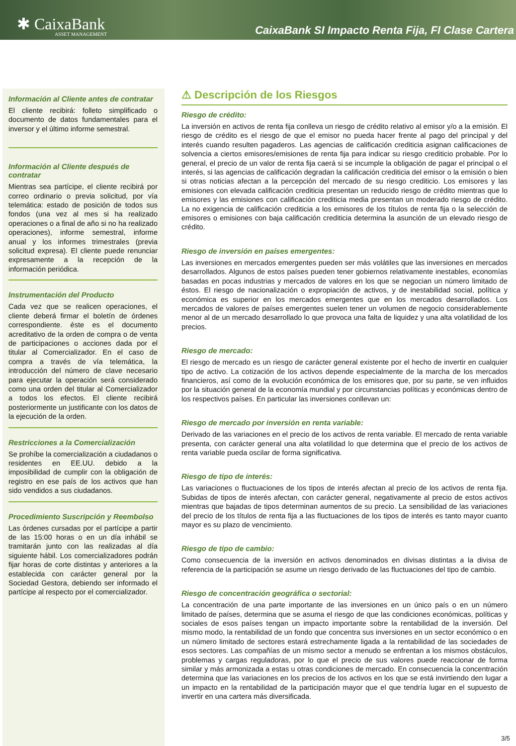✱ CaixaBank
ASSET MANAGEMENT
CaixaBank SI Impacto Renta Fija, FI Clase Cartera
Información al Cliente antes de contratar
El cliente recibirá: folleto simplificado o documento de datos fundamentales para el inversor y el último informe semestral.
Información al Cliente después de contratar
Mientras sea partícipe, el cliente recibirá por correo ordinario o previa solicitud, por vía telemática: estado de posición de todos sus fondos (una vez al mes si ha realizado operaciones o a final de año si no ha realizado operaciones), informe semestral, informe anual y los informes trimestrales (previa solicitud expresa). El cliente puede renunciar expresamente a la recepción de la información periódica.
Instrumentación del Producto
Cada vez que se realicen operaciones, el cliente deberá firmar el boletín de órdenes correspondiente. éste es el documento acreditativo de la orden de compra o de venta de participaciones o acciones dada por el titular al Comercializador. En el caso de compra a través de vía telemática, la introducción del número de clave necesario para ejecutar la operación será considerado como una orden del titular al Comercializador a todos los efectos. El cliente recibirá posteriormente un justificante con los datos de la ejecución de la orden.
Restricciones a la Comercialización
Se prohíbe la comercialización a ciudadanos o residentes en EE.UU. debido a la imposibilidad de cumplir con la obligación de registro en ese país de los activos que han sido vendidos a sus ciudadanos.
Procedimiento Suscripción y Reembolso
Las órdenes cursadas por el partícipe a partir de las 15:00 horas o en un día inhábil se tramitarán junto con las realizadas al día siguiente hábil. Los comercializadores podrán fijar horas de corte distintas y anteriores a la establecida con carácter general por la Sociedad Gestora, debiendo ser informado el partícipe al respecto por el comercializador.
⚠ Descripción de los Riesgos
Riesgo de crédito:
La inversión en activos de renta fija conlleva un riesgo de crédito relativo al emisor y/o a la emisión. El riesgo de crédito es el riesgo de que el emisor no pueda hacer frente al pago del principal y del interés cuando resulten pagaderos. Las agencias de calificación crediticia asignan calificaciones de solvencia a ciertos emisores/emisiones de renta fija para indicar su riesgo crediticio probable. Por lo general, el precio de un valor de renta fija caerá si se incumple la obligación de pagar el principal o el interés, si las agencias de calificación degradan la calificación crediticia del emisor o la emisión o bien si otras noticias afectan a la percepción del mercado de su riesgo crediticio. Los emisores y las emisiones con elevada calificación crediticia presentan un reducido riesgo de crédito mientras que lo emisores y las emisiones con calificación crediticia media presentan un moderado riesgo de crédito. La no exigencia de calificación crediticia a los emisores de los títulos de renta fija o la selección de emisores o emisiones con baja calificación crediticia determina la asunción de un elevado riesgo de crédito.
Riesgo de inversión en países emergentes:
Las inversiones en mercados emergentes pueden ser más volátiles que las inversiones en mercados desarrollados. Algunos de estos países pueden tener gobiernos relativamente inestables, economías basadas en pocas industrias y mercados de valores en los que se negocian un número limitado de éstos. El riesgo de nacionalización o expropiación de activos, y de inestabilidad social, política y económica es superior en los mercados emergentes que en los mercados desarrollados. Los mercados de valores de países emergentes suelen tener un volumen de negocio considerablemente menor al de un mercado desarrollado lo que provoca una falta de liquidez y una alta volatilidad de los precios.
Riesgo de mercado:
El riesgo de mercado es un riesgo de carácter general existente por el hecho de invertir en cualquier tipo de activo. La cotización de los activos depende especialmente de la marcha de los mercados financieros, así como de la evolución económica de los emisores que, por su parte, se ven influidos por la situación general de la economía mundial y por circunstancias políticas y económicas dentro de los respectivos países. En particular las inversiones conllevan un:
Riesgo de mercado por inversión en renta variable:
Derivado de las variaciones en el precio de los activos de renta variable. El mercado de renta variable presenta, con carácter general una alta volatilidad lo que determina que el precio de los activos de renta variable pueda oscilar de forma significativa.
Riesgo de tipo de interés:
Las variaciones o fluctuaciones de los tipos de interés afectan al precio de los activos de renta fija. Subidas de tipos de interés afectan, con carácter general, negativamente al precio de estos activos mientras que bajadas de tipos determinan aumentos de su precio. La sensibilidad de las variaciones del precio de los títulos de renta fija a las fluctuaciones de los tipos de interés es tanto mayor cuanto mayor es su plazo de vencimiento.
Riesgo de tipo de cambio:
Como consecuencia de la inversión en activos denominados en divisas distintas a la divisa de referencia de la participación se asume un riesgo derivado de las fluctuaciones del tipo de cambio.
Riesgo de concentración geográfica o sectorial:
La concentración de una parte importante de las inversiones en un único país o en un número limitado de países, determina que se asuma el riesgo de que las condiciones económicas, políticas y sociales de esos países tengan un impacto importante sobre la rentabilidad de la inversión. Del mismo modo, la rentabilidad de un fondo que concentra sus inversiones en un sector económico o en un número limitado de sectores estará estrechamente ligada a la rentabilidad de las sociedades de esos sectores. Las compañías de un mismo sector a menudo se enfrentan a los mismos obstáculos, problemas y cargas reguladoras, por lo que el precio de sus valores puede reaccionar de forma similar y más armonizada a estas u otras condiciones de mercado. En consecuencia la concentración determina que las variaciones en los precios de los activos en los que se está invirtiendo den lugar a un impacto en la rentabilidad de la participación mayor que el que tendría lugar en el supuesto de invertir en una cartera más diversificada.
3/5